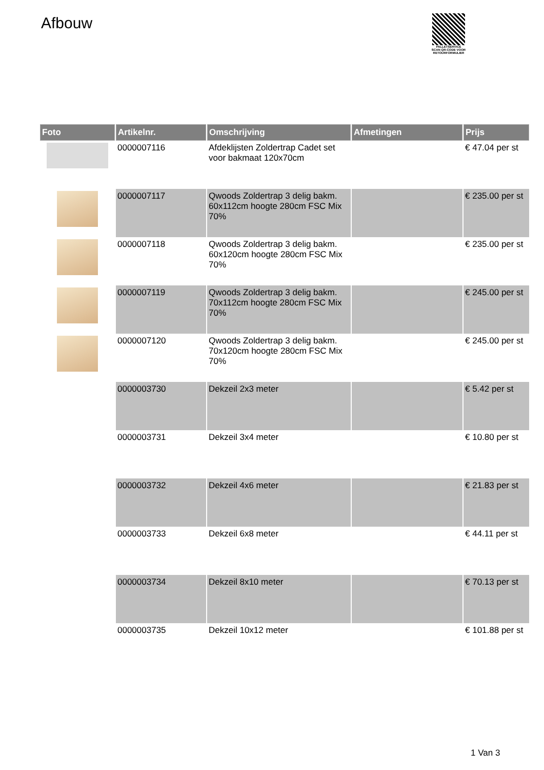Afbouw
PALLETSERVICE
SCAN QR-CODE VOOR RETOURFORMULIER
| Foto | Artikelnr. | Omschrijving | Afmetingen | Prijs |
| --- | --- | --- | --- | --- |
| | 0000007116 | Afdeklijsten Zoldertrap Cadet set voor bakmaat 120x70cm | | € 47.04 per st |
| | 0000007117 | Qwoods Zoldertrap 3 delig bakm. 60x112cm hoogte 280cm FSC Mix 70% | | € 235.00 per st |
| | 0000007118 | Qwoods Zoldertrap 3 delig bakm. 60x120cm hoogte 280cm FSC Mix 70% | | € 235.00 per st |
| | 0000007119 | Qwoods Zoldertrap 3 delig bakm. 70x112cm hoogte 280cm FSC Mix 70% | | € 245.00 per st |
| | 0000007120 | Qwoods Zoldertrap 3 delig bakm. 70x120cm hoogte 280cm FSC Mix 70% | | € 245.00 per st |
| | 0000003730 | Dekzeil 2x3 meter | | € 5.42 per st |
| | 0000003731 | Dekzeil 3x4 meter | | € 10.80 per st |
| | 0000003732 | Dekzeil 4x6 meter | | € 21.83 per st |
| | 0000003733 | Dekzeil 6x8 meter | | € 44.11 per st |
| | 0000003734 | Dekzeil 8x10 meter | | € 70.13 per st |
| | 0000003735 | Dekzeil 10x12 meter | | € 101.88 per st |
1 Van 3